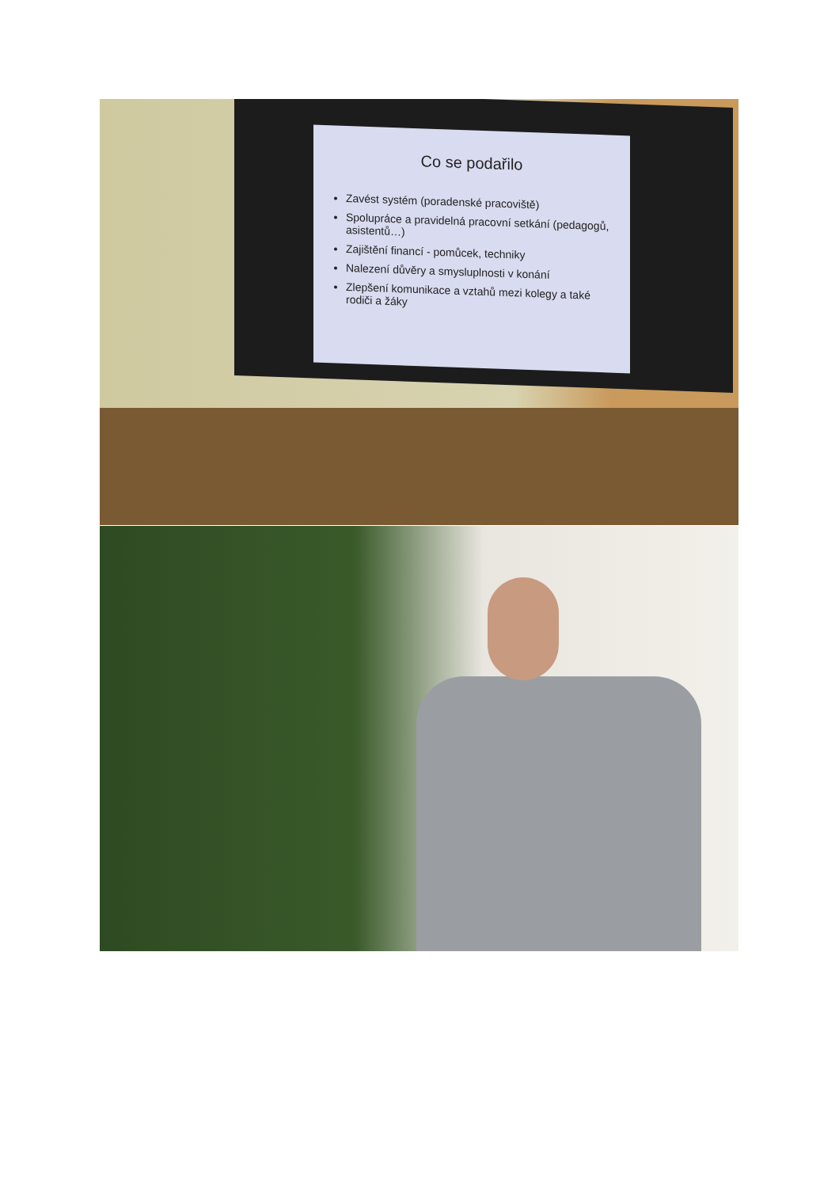Co se podařilo
Zavést systém (poradenské pracoviště)
Spolupráce a pravidelná pracovní setkání (pedagogů, asistentů…)
Zajištění financí - pomůcek, techniky
Nalezení důvěry a smysluplnosti v konání
Zlepšení komunikace a vztahů mezi kolegy a také rodiči a žáky